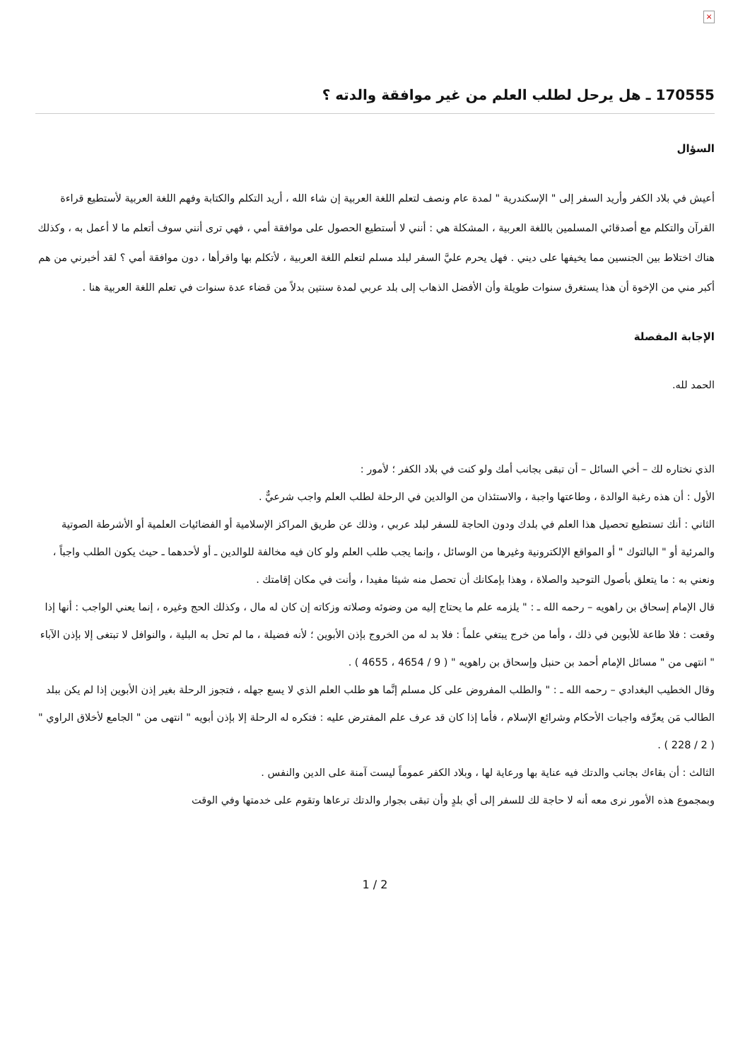×
170555 ـ هل يرحل لطلب العلم من غير موافقة والدته ؟
السؤال
أعيش في بلاد الكفر وأريد السفر إلى " الإسكندرية " لمدة عام ونصف لتعلم اللغة العربية إن شاء الله ، أريد التكلم والكتابة وفهم اللغة العربية لأستطيع قراءة القرآن والتكلم مع أصدقائي المسلمين باللغة العربية ، المشكلة هي : أنني لا أستطيع الحصول على موافقة أمي ، فهي ترى أنني سوف أتعلم ما لا أعمل به ، وكذلك هناك اختلاط بين الجنسين مما يخيفها على ديني . فهل يحرم عليَّ السفر لبلد مسلم لتعلم اللغة العربية ، لأتكلم بها واقرأها ، دون موافقة أمي ؟ لقد أخبرني من هم أكبر مني من الإخوة أن هذا يستغرق سنوات طويلة وأن الأفضل الذهاب إلى بلد عربي لمدة سنتين بدلاً من قضاء عدة سنوات في تعلم اللغة العربية هنا .
الإجابة المفصلة
الحمد لله.
الذي نختاره لك – أخي السائل – أن تبقى بجانب أمك ولو كنت في بلاد الكفر ؛ لأمور :
الأول : أن هذه رغبة الوالدة ، وطاعتها واجبة ، والاستئذان من الوالدين في الرحلة لطلب العلم واجب شرعيٌّ .
الثاني : أنك تستطيع تحصيل هذا العلم في بلدك ودون الحاجة للسفر لبلد عربي ، وذلك عن طريق المراكز الإسلامية أو الفضائيات العلمية أو الأشرطة الصوتية والمرئية أو " البالتوك " أو المواقع الإلكترونية وغيرها من الوسائل ، وإنما يجب طلب العلم ولو كان فيه مخالفة للوالدين ـ أو لأحدهما ـ حيث يكون الطلب واجباً ، ونعني به : ما يتعلق بأصول التوحيد والصلاة ، وهذا بإمكانك أن تحصل منه شيئا مفيدا ، وأنت في مكان إقامتك .
قال الإمام إسحاق بن راهويه – رحمه الله ـ : " يلزمه علم ما يحتاج إليه من وضوئه وصلاته وزكاته إن كان له مال ، وكذلك الحج وغيره ، إنما يعني الواجب : أنها إذا وقعت : فلا طاعة للأبوين في ذلك ، وأما من خرج يبتغي علماً : فلا بد له من الخروج بإذن الأبوين ؛ لأنه فضيلة ، ما لم تحل به البلية ، والنوافل لا تبتغى إلا بإذن الآباء " انتهى من " مسائل الإمام أحمد بن حنبل وإسحاق بن راهويه " ( 9 / 4654 ، 4655 ) .
وقال الخطيب البغدادي – رحمه الله ـ : " والطلب المفروض على كل مسلم إنَّما هو طلب العلم الذي لا يسع جهله ، فتجوز الرحلة بغير إذن الأبوين إذا لم يكن ببلد الطالب مَن يعرِّفه واجبات الأحكام وشرائع الإسلام ، فأما إذا كان قد عرف علم المفترض عليه : فتكره له الرحلة إلا بإذن أبويه " انتهى من " الجامع لأخلاق الراوي " ( 2 / 228 ) .
الثالث : أن بقاءك بجانب والدتك فيه عناية بها ورعاية لها ، وبلاد الكفر عموماً ليست آمنة على الدين والنفس .
وبمجموع هذه الأمور نرى معه أنه لا حاجة لك للسفر إلى أي بلدٍ وأن تبقى بجوار والدتك ترعاها وتقوم على خدمتها وفي الوقت
1 / 2